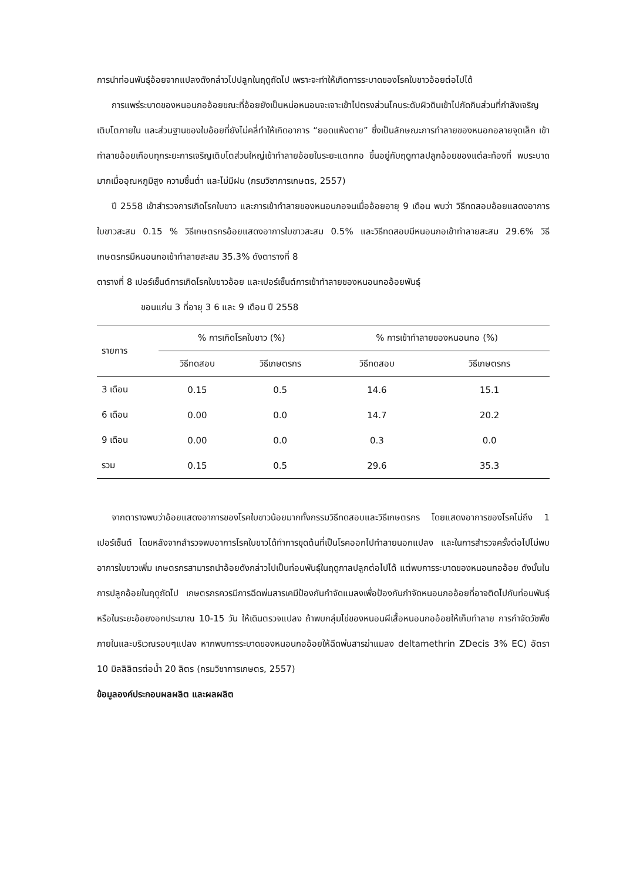การนำท่อนพันธุ์อ้อยจากแปลงดังกล่าวไปปลูกในฤดูถัดไป เพราะจะทำให้เกิดการระบาดของโรคใบขาวอ้อยต่อไปได้
การแพร่ระบาดของหนอนกออ้อยขณะที่อ้อยยังเป็นหน่อหนอนจะเจาะเข้าไปตรงส่วนโคนระดับผิวดินเข้าไปกัดกินส่วนที่กำลังเจริญเติบโตภายใน และส่วนฐานของใบอ้อยที่ยังไม่คลี่ทำให้เกิดอาการ “ยอดแห้งตาย” ซึ่งเป็นลักษณะการทำลายของหนอกอลายจุดเล็ก เข้าทำลายอ้อยเกือบทุกระยะการเจริญเติบโตส่วนใหญ่เข้าทำลายอ้อยในระยะแตกกอ ขึ้นอยู่กับฤดูกาลปลูกอ้อยของแต่ละท้องที่ พบระบาดมากเมื่ออุณหภูมิสูง ความชื้นต่ำ และไม่มีฝน (กรมวิชาการเกษตร, 2557)
ปี 2558 เข้าสำรวจการเกิดโรคใบขาว และการเข้าทำลายของหนอนกอจนเมื่ออ้อยอายุ 9 เดือน พบว่า วิธีทดสอบอ้อยแสดงอาการใบขาวสะสม 0.15 % วิธีเกษตรกรอ้อยแสดงอาการใบขาวสะสม 0.5% และวิธีทดสอบมีหนอนกอเข้าทำลายสะสม 29.6% วิธีเกษตรกรมีหนอนกอเข้าทำลายสะสม 35.3% ดังตารางที่ 8
ตารางที่ 8 เปอร์เซ็นต์การเกิดโรคใบขาวอ้อย และเปอร์เซ็นต์การเข้าทำลายของหนอนกออ้อยพันธุ์
ขอนแก่น 3 ที่อายุ 3 6 และ 9 เดือน ปี 2558
| รายการ | % การเกิดโรคใบขาว (%) | | % การเข้าทำลายของหนอนกอ (%) | |
| --- | --- | --- | --- | --- |
| | วิธีทดสอบ | วิธีเกษตรกร | วิธีทดสอบ | วิธีเกษตรกร |
| 3 เดือน | 0.15 | 0.5 | 14.6 | 15.1 |
| 6 เดือน | 0.00 | 0.0 | 14.7 | 20.2 |
| 9 เดือน | 0.00 | 0.0 | 0.3 | 0.0 |
| รวม | 0.15 | 0.5 | 29.6 | 35.3 |
จากตารางพบว่าอ้อยแสดงอาการของโรคใบขาวน้อยมากทั้งกรรมวิธีทดสอบและวิธีเกษตรกร โดยแสดงอาการของโรคไม่ถึง 1 เปอร์เซ็นต์ โดยหลังจากสำรวจพบอาการโรคใบขาวได้ทำการขุดต้นที่เป็นโรคออกไปทำลายนอกแปลง และในการสำรวจครั้งต่อไปไม่พบอาการใบขาวเพิ่ม เกษตรกรสามารถนำอ้อยดังกล่าวไปเป็นท่อนพันธุ์ในฤดูกาลปลูกต่อไปได้ แต่พบการระบาดของหนอนกออ้อย ดังนั้นในการปลูกอ้อยในฤดูถัดไป เกษตรกรควรมีการฉีดพ่นสารเคมีป้องกันกำจัดแมลงเพื่อป้องกันกำจัดหนอนกออ้อยที่อาจติดไปกับท่อนพันธุ์ หรือในระยะอ้อยงอกประมาณ 10-15 วัน ให้เดินตรวจแปลง ถ้าพบกลุ่มไข่ของหนอนผีเสื้อหนอนกออ้อยให้เก็บทำลาย การกำจัดวัชพืชภายในและบริเวณรอบๆแปลง หากพบการระบาดของหนอนกออ้อยให้ฉีดพ่นสารฆ่าแมลง deltamethrin ZDecis 3% EC) อัตรา 10 มิลลิลิตรต่อน้ำ 20 ลิตร (กรมวิชาการเกษตร, 2557)
ข้อมูลองค์ประกอบผลผลิต และผลผลิต